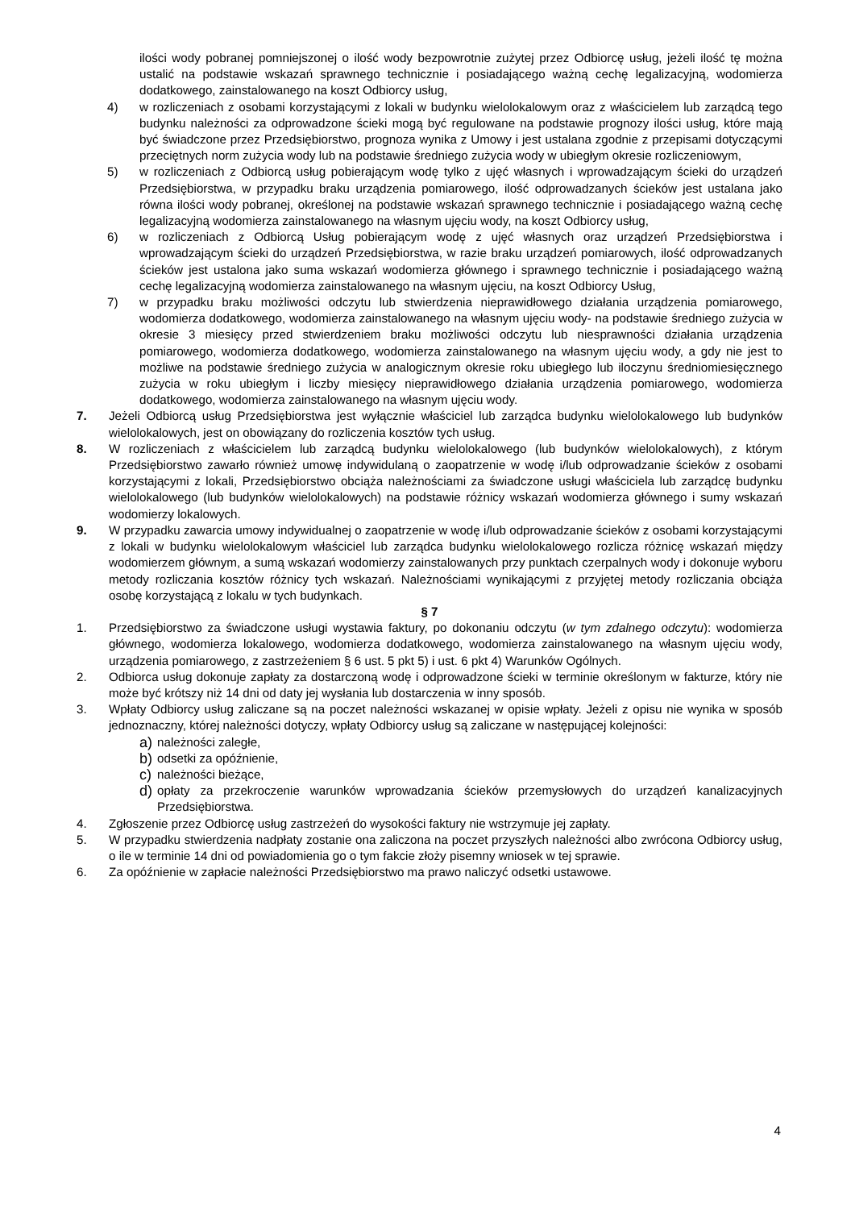ilości wody pobranej pomniejszonej o ilość wody bezpowrotnie zużytej przez Odbiorcę usług, jeżeli ilość tę można ustalić na podstawie wskazań sprawnego technicznie i posiadającego ważną cechę legalizacyjną, wodomierza dodatkowego, zainstalowanego na koszt Odbiorcy usług,
4) w rozliczeniach z osobami korzystającymi z lokali w budynku wielolokalowym oraz z właścicielem lub zarządcą tego budynku należności za odprowadzone ścieki mogą być regulowane na podstawie prognozy ilości usług, które mają być świadczone przez Przedsiębiorstwo, prognoza wynika z Umowy i jest ustalana zgodnie z przepisami dotyczącymi przeciętnych norm zużycia wody lub na podstawie średniego zużycia wody w ubiegłym okresie rozliczeniowym,
5) w rozliczeniach z Odbiorcą usług pobierającym wodę tylko z ujęć własnych i wprowadzającym ścieki do urządzeń Przedsiębiorstwa, w przypadku braku urządzenia pomiarowego, ilość odprowadzanych ścieków jest ustalana jako równa ilości wody pobranej, określonej na podstawie wskazań sprawnego technicznie i posiadającego ważną cechę legalizacyjną wodomierza zainstalowanego na własnym ujęciu wody, na koszt Odbiorcy usług,
6) w rozliczeniach z Odbiorcą Usług pobierającym wodę z ujęć własnych oraz urządzeń Przedsiębiorstwa i wprowadzającym ścieki do urządzeń Przedsiębiorstwa, w razie braku urządzeń pomiarowych, ilość odprowadzanych ścieków jest ustalona jako suma wskazań wodomierza głównego i sprawnego technicznie i posiadającego ważną cechę legalizacyjną wodomierza zainstalowanego na własnym ujęciu, na koszt Odbiorcy Usług,
7) w przypadku braku możliwości odczytu lub stwierdzenia nieprawidłowego działania urządzenia pomiarowego, wodomierza dodatkowego, wodomierza zainstalowanego na własnym ujęciu wody- na podstawie średniego zużycia w okresie 3 miesięcy przed stwierdzeniem braku możliwości odczytu lub niesprawności działania urządzenia pomiarowego, wodomierza dodatkowego, wodomierza zainstalowanego na własnym ujęciu wody, a gdy nie jest to możliwe na podstawie średniego zużycia w analogicznym okresie roku ubiegłego lub iloczynu średniomiesięcznego zużycia w roku ubiegłym i liczby miesięcy nieprawidłowego działania urządzenia pomiarowego, wodomierza dodatkowego, wodomierza zainstalowanego na własnym ujęciu wody.
7. Jeżeli Odbiorcą usług Przedsiębiorstwa jest wyłącznie właściciel lub zarządca budynku wielolokalowego lub budynków wielolokalowych, jest on obowiązany do rozliczenia kosztów tych usług.
8. W rozliczeniach z właścicielem lub zarządcą budynku wielolokalowego (lub budynków wielolokalowych), z którym Przedsiębiorstwo zawarło również umowę indywidulaną o zaopatrzenie w wodę i/lub odprowadzanie ścieków z osobami korzystającymi z lokali, Przedsiębiorstwo obciąża należnościami za świadczone usługi właściciela lub zarządcę budynku wielolokalowego (lub budynków wielolokalowych) na podstawie różnicy wskazań wodomierza głównego i sumy wskazań wodomierzy lokalowych.
9. W przypadku zawarcia umowy indywidualnej o zaopatrzenie w wodę i/lub odprowadzanie ścieków z osobami korzystającymi z lokali w budynku wielolokalowym właściciel lub zarządca budynku wielolokalowego rozlicza różnicę wskazań między wodomierzem głównym, a sumą wskazań wodomierzy zainstalowanych przy punktach czerpalnych wody i dokonuje wyboru metody rozliczania kosztów różnicy tych wskazań. Należnościami wynikającymi z przyjętej metody rozliczania obciąża osobę korzystającą z lokalu w tych budynkach.
§ 7
1. Przedsiębiorstwo za świadczone usługi wystawia faktury, po dokonaniu odczytu (w tym zdalnego odczytu): wodomierza głównego, wodomierza lokalowego, wodomierza dodatkowego, wodomierza zainstalowanego na własnym ujęciu wody, urządzenia pomiarowego, z zastrzeżeniem § 6 ust. 5 pkt 5) i ust. 6 pkt 4) Warunków Ogólnych.
2. Odbiorca usług dokonuje zapłaty za dostarczoną wodę i odprowadzone ścieki w terminie określonym w fakturze, który nie może być krótszy niż 14 dni od daty jej wysłania lub dostarczenia w inny sposób.
3. Wpłaty Odbiorcy usług zaliczane są na poczet należności wskazanej w opisie wpłaty. Jeżeli z opisu nie wynika w sposób jednoznaczny, której należności dotyczy, wpłaty Odbiorcy usług są zaliczane w następującej kolejności:
a) należności zaległe,
b) odsetki za opóźnienie,
c) należności bieżące,
d) opłaty za przekroczenie warunków wprowadzania ścieków przemysłowych do urządzeń kanalizacyjnych Przedsiębiorstwa.
4. Zgłoszenie przez Odbiorcę usług zastrzeżeń do wysokości faktury nie wstrzymuje jej zapłaty.
5. W przypadku stwierdzenia nadpłaty zostanie ona zaliczona na poczet przyszłych należności albo zwrócona Odbiorcy usług, o ile w terminie 14 dni od powiadomienia go o tym fakcie złoży pisemny wniosek w tej sprawie.
6. Za opóźnienie w zapłacie należności Przedsiębiorstwo ma prawo naliczyć odsetki ustawowe.
4